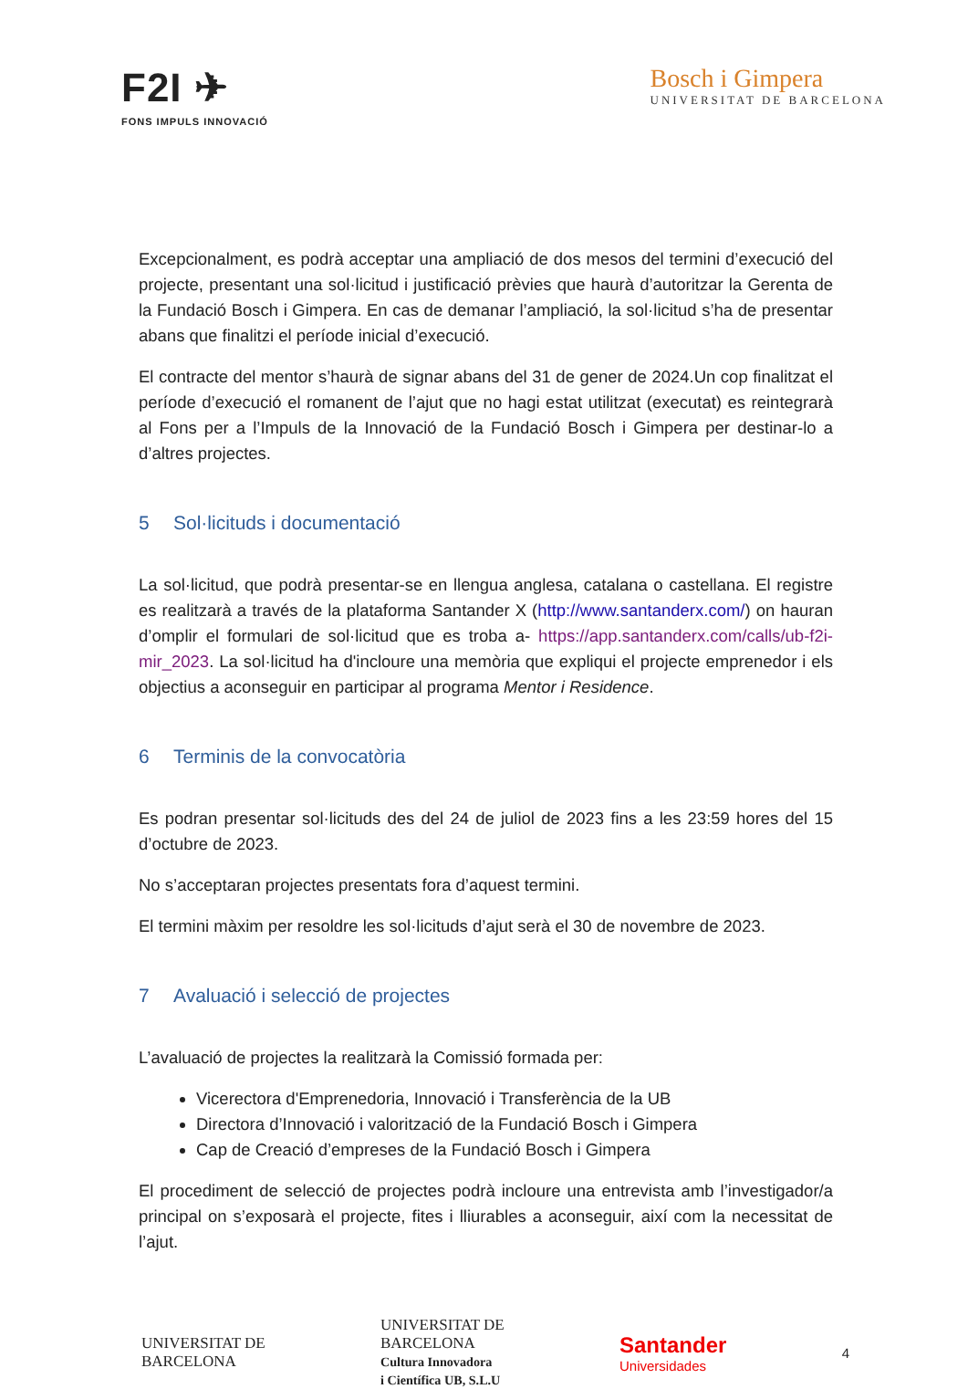F2I ✈
FONS IMPULS INNOVACIÓ
Bosch i Gimpera
UNIVERSITAT DE BARCELONA
Excepcionalment, es podrà acceptar una ampliació de dos mesos del termini d’execució del projecte, presentant una sol·licitud i justificació prèvies que haurà d’autoritzar la Gerenta de la Fundació Bosch i Gimpera. En cas de demanar l’ampliació, la sol·licitud s’ha de presentar abans que finalitzi el període inicial d’execució.
El contracte del mentor s’haurà de signar abans del 31 de gener de 2024.Un cop finalitzat el període d’execució el romanent de l’ajut que no hagi estat utilitzat (executat) es reintegrarà al Fons per a l’Impuls de la Innovació de la Fundació Bosch i Gimpera per destinar-lo a d’altres projectes.
5 Sol·licituds i documentació
La sol·licitud, que podrà presentar-se en llengua anglesa, catalana o castellana. El registre es realitzarà a través de la plataforma Santander X (http://www.santanderx.com/) on hauran d’omplir el formulari de sol·licitud que es troba a- https://app.santanderx.com/calls/ub-f2i-mir_2023. La sol·licitud ha d'incloure una memòria que expliqui el projecte emprenedor i els objectius a aconseguir en participar al programa Mentor i Residence.
6 Terminis de la convocatòria
Es podran presentar sol·licituds des del 24 de juliol de 2023 fins a les 23:59 hores del 15 d’octubre de 2023.
No s’acceptaran projectes presentats fora d’aquest termini.
El termini màxim per resoldre les sol·licituds d’ajut serà el 30 de novembre de 2023.
7 Avaluació i selecció de projectes
L’avaluació de projectes la realitzarà la Comissió formada per:
Vicerectora d'Emprenedoria, Innovació i Transferència de la UB
Directora d’Innovació i valorització de la Fundació Bosch i Gimpera
Cap de Creació d’empreses de la Fundació Bosch i Gimpera
El procediment de selecció de projectes podrà incloure una entrevista amb l’investigador/a principal on s’exposarà el projecte, fites i lliurables a aconseguir, així com la necessitat de l’ajut.
UNIVERSITAT DE
BARCELONA
UNIVERSITAT DE
BARCELONA
Cultura Innovadora
i Científica UB, S.L.U
Santander
Universidades
4